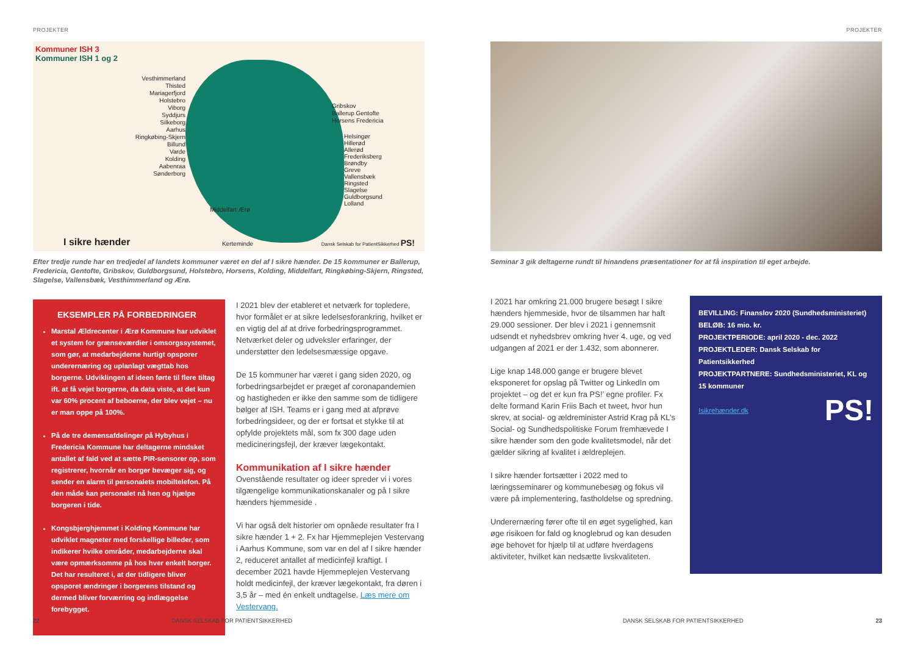PROJEKTER
Kommuner ISH 3
Kommuner ISH 1 og 2
Vesthimmerland
Thisted
Mariagerfjord
Holstebro
Viborg
Syddjurs
Silkeborg
Aarhus
Ringkøbing-Skjern
Billund
Varde
Kolding
Aabenraa
Sønderborg
Gribskov
Ballerup Gentofte
Horsens Fredericia
Helsingør
Hillerød
Allerød
Frederiksberg
Brøndby
Greve
Vallensbæk
Ringsted
Slagelse
Guldborgsund
Lolland
Middelfart Ærø
I sikre hænder Kerteminde
Dansk Selskab for PatientSikkerhed PS!
Efter tredje runde har en tredjedel af landets kommuner været en del af I sikre hænder. De 15 kommuner er Ballerup, Fredericia, Gentofte, Gribskov, Guldborgsund, Holstebro, Horsens, Kolding, Middelfart, Ringkøbing-Skjern, Ringsted, Slagelse, Vallensbæk, Vesthimmerland og Ærø.
EKSEMPLER PÅ FORBEDRINGER
Marstal Ældrecenter i Ærø Kommune har udviklet et system for grænseværdier i omsorgssystemet, som gør, at medarbejderne hurtigt opsporer underernæring og uplanlagt vægttab hos borgerne. Udviklingen af ideen førte til flere tiltag ift. at få vejet borgerne, da data viste, at det kun var 60% procent af beboerne, der blev vejet – nu er man oppe på 100%.
På de tre demensafdelinger på Hybyhus i Fredericia Kommune har deltagerne mindsket antallet af fald ved at sætte PIR-sensorer op, som registrerer, hvornår en borger bevæger sig, og sender en alarm til personalets mobiltelefon. På den måde kan personalet nå hen og hjælpe borgeren i tide.
Kongsbjerghjemmet i Kolding Kommune har udviklet magneter med forskellige billeder, som indikerer hvilke områder, medarbejderne skal være opmærksomme på hos hver enkelt borger. Det har resulteret i, at der tidligere bliver opsporet ændringer i borgerens tilstand og dermed bliver forværring og indlæggelse forebygget.
I 2021 blev der etableret et netværk for topledere, hvor formålet er at sikre ledelsesforankring, hvilket er en vigtig del af at drive forbedringsprogrammet. Netværket deler og udveksler erfaringer, der understøtter den ledelsesmæssige opgave.
De 15 kommuner har været i gang siden 2020, og forbedringsarbejdet er præget af coronapandemien og hastigheden er ikke den samme som de tidligere bølger af ISH. Teams er i gang med at afprøve forbedringsideer, og der er fortsat et stykke til at opfylde projektets mål, som fx 300 dage uden medicineringsfejl, der kræver lægekontakt.
Kommunikation af I sikre hænder
Ovenstående resultater og ideer spreder vi i vores tilgængelige kommunikationskanaler og på I sikre hænders hjemmeside .
Vi har også delt historier om opnåede resultater fra I sikre hænder 1 + 2. Fx har Hjemmeplejen Vestervang i Aarhus Kommune, som var en del af I sikre hænder 2, reduceret antallet af medicinfejl kraftigt. I december 2021 havde Hjemmeplejen Vestervang holdt medicinfejl, der kræver lægekontakt, fra døren i 3,5 år – med én enkelt undtagelse. Læs mere om Vestervang.
22 DANSK SELSKAB FOR PATIENTSIKKERHED
PROJEKTER
Seminar 3 gik deltagerne rundt til hinandens præsentationer for at få inspiration til eget arbejde.
I 2021 har omkring 21.000 brugere besøgt I sikre hænders hjemmeside, hvor de tilsammen har haft 29.000 sessioner. Der blev i 2021 i gennemsnit udsendt et nyhedsbrev omkring hver 4. uge, og ved udgangen af 2021 er der 1.432, som abonnerer.
Lige knap 148.000 gange er brugere blevet eksponeret for opslag på Twitter og LinkedIn om projektet – og det er kun fra PS!’ egne profiler. Fx delte formand Karin Friis Bach et tweet, hvor hun skrev, at social- og ældreminister Astrid Krag på KL’s Social- og Sundhedspolitiske Forum fremhævede I sikre hænder som den gode kvalitetsmodel, når det gælder sikring af kvalitet i ældreplejen.
I sikre hænder fortsætter i 2022 med to læringsseminarer og kommunebesøg og fokus vil være på implementering, fastholdelse og spredning.
Underernæring fører ofte til en øget sygelighed, kan øge risikoen for fald og knoglebrud og kan desuden øge behovet for hjælp til at udføre hverdagens aktiviteter, hvilket kan nedsætte livskvaliteten.
BEVILLING: Finanslov 2020 (Sundhedsministeriet)
BELØB: 16 mio. kr.
PROJEKTPERIODE: april 2020 - dec. 2022
PROJEKTLEDER: Dansk Selskab for Patientsikkerhed
PROJEKTPARTNERE: Sundhedsministeriet, KL og 15 kommuner
Isikrehænder.dk
PS!
DANSK SELSKAB FOR PATIENTSIKKERHED 23